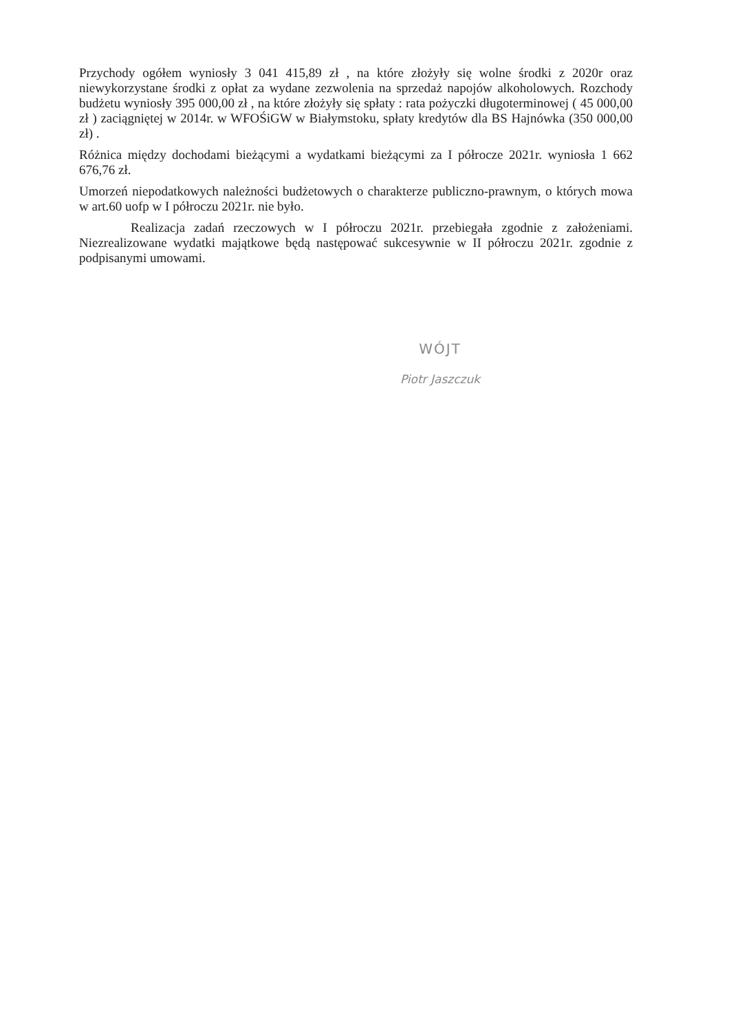Przychody ogółem wyniosły 3 041 415,89 zł , na które złożyły się wolne środki z 2020r oraz niewykorzystane środki z opłat za wydane zezwolenia na sprzedaż napojów alkoholowych. Rozchody budżetu wyniosły 395 000,00 zł , na które złożyły się spłaty : rata pożyczki długoterminowej ( 45 000,00 zł ) zaciągniętej w 2014r. w WFOŚiGW w Białymstoku, spłaty kredytów dla BS Hajnówka (350 000,00 zł) .
Różnica między dochodami bieżącymi a wydatkami bieżącymi za I półrocze 2021r. wyniosła 1 662 676,76 zł.
Umorzeń niepodatkowych należności budżetowych o charakterze publiczno-prawnym, o których mowa w art.60 uofp w I półroczu 2021r. nie było.
Realizacja zadań rzeczowych w I półroczu 2021r. przebiegała zgodnie z założeniami. Niezrealizowane wydatki majątkowe będą następować sukcesywnie w II półroczu 2021r. zgodnie z podpisanymi umowami.
WÓJT
Piotr Jaszczuk